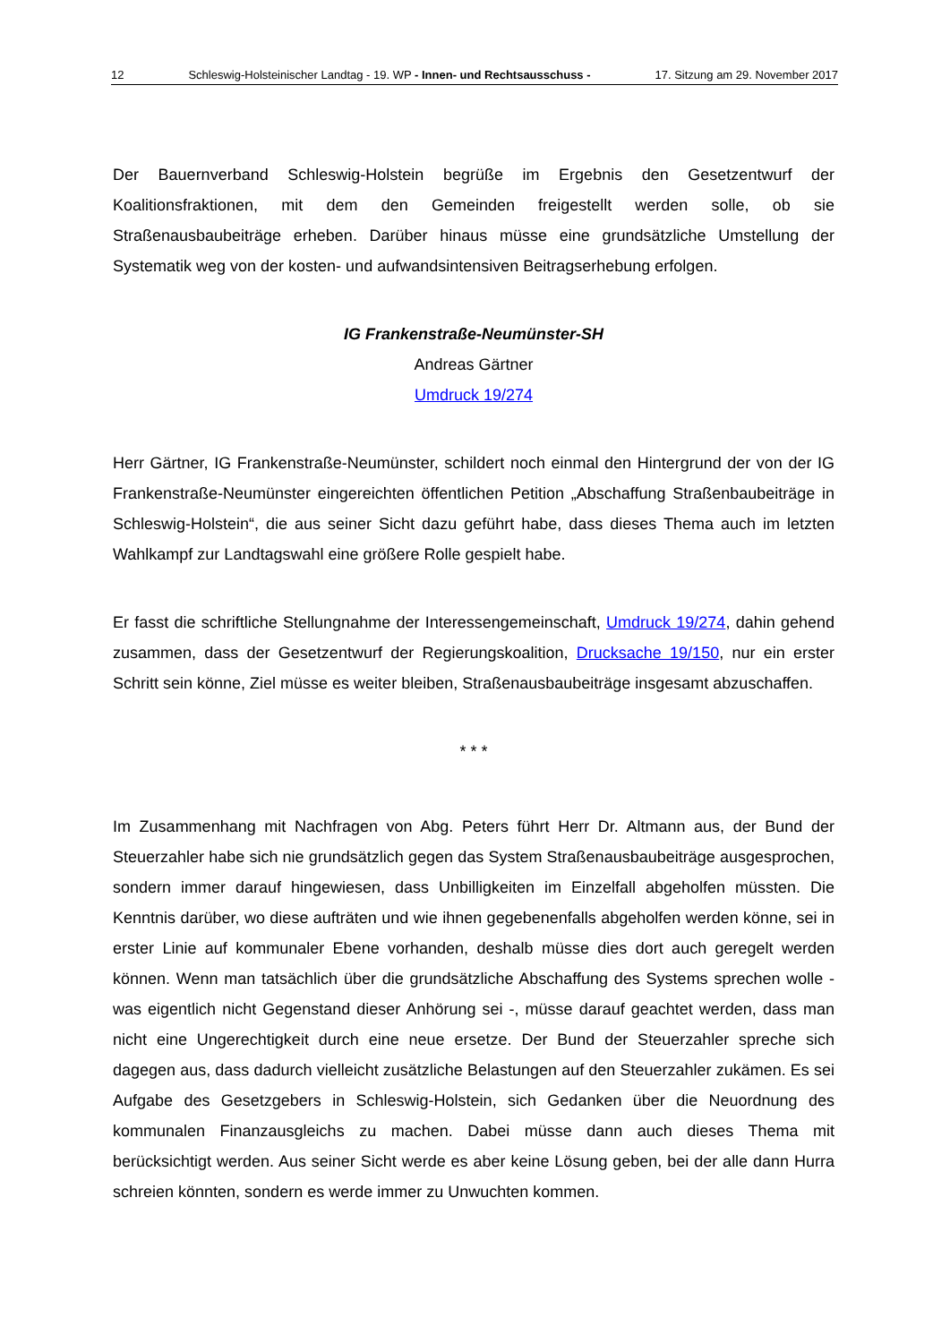12 Schleswig-Holsteinischer Landtag - 19. WP - Innen- und Rechtsausschuss - 17. Sitzung am 29. November 2017
Der Bauernverband Schleswig-Holstein begrüße im Ergebnis den Gesetzentwurf der Koalitionsfraktionen, mit dem den Gemeinden freigestellt werden solle, ob sie Straßenausbaubeiträge erheben. Darüber hinaus müsse eine grundsätzliche Umstellung der Systematik weg von der kosten- und aufwandsintensiven Beitragserhebung erfolgen.
IG Frankenstraße-Neumünster-SH
Andreas Gärtner
Umdruck 19/274
Herr Gärtner, IG Frankenstraße-Neumünster, schildert noch einmal den Hintergrund der von der IG Frankenstraße-Neumünster eingereichten öffentlichen Petition „Abschaffung Straßenbaubeiträge in Schleswig-Holstein“, die aus seiner Sicht dazu geführt habe, dass dieses Thema auch im letzten Wahlkampf zur Landtagswahl eine größere Rolle gespielt habe.
Er fasst die schriftliche Stellungnahme der Interessengemeinschaft, Umdruck 19/274, dahin gehend zusammen, dass der Gesetzentwurf der Regierungskoalition, Drucksache 19/150, nur ein erster Schritt sein könne, Ziel müsse es weiter bleiben, Straßenausbaubeiträge insgesamt abzuschaffen.
* * *
Im Zusammenhang mit Nachfragen von Abg. Peters führt Herr Dr. Altmann aus, der Bund der Steuerzahler habe sich nie grundsätzlich gegen das System Straßenausbaubeiträge ausgesprochen, sondern immer darauf hingewiesen, dass Unbilligkeiten im Einzelfall abgeholfen müssten. Die Kenntnis darüber, wo diese aufträten und wie ihnen gegebenenfalls abgeholfen werden könne, sei in erster Linie auf kommunaler Ebene vorhanden, deshalb müsse dies dort auch geregelt werden können. Wenn man tatsächlich über die grundsätzliche Abschaffung des Systems sprechen wolle - was eigentlich nicht Gegenstand dieser Anhörung sei -, müsse darauf geachtet werden, dass man nicht eine Ungerechtigkeit durch eine neue ersetze. Der Bund der Steuerzahler spreche sich dagegen aus, dass dadurch vielleicht zusätzliche Belastungen auf den Steuerzahler zukämen. Es sei Aufgabe des Gesetzgebers in Schleswig-Holstein, sich Gedanken über die Neuordnung des kommunalen Finanzausgleichs zu machen. Dabei müsse dann auch dieses Thema mit berücksichtigt werden. Aus seiner Sicht werde es aber keine Lösung geben, bei der alle dann Hurra schreien könnten, sondern es werde immer zu Unwuchten kommen.